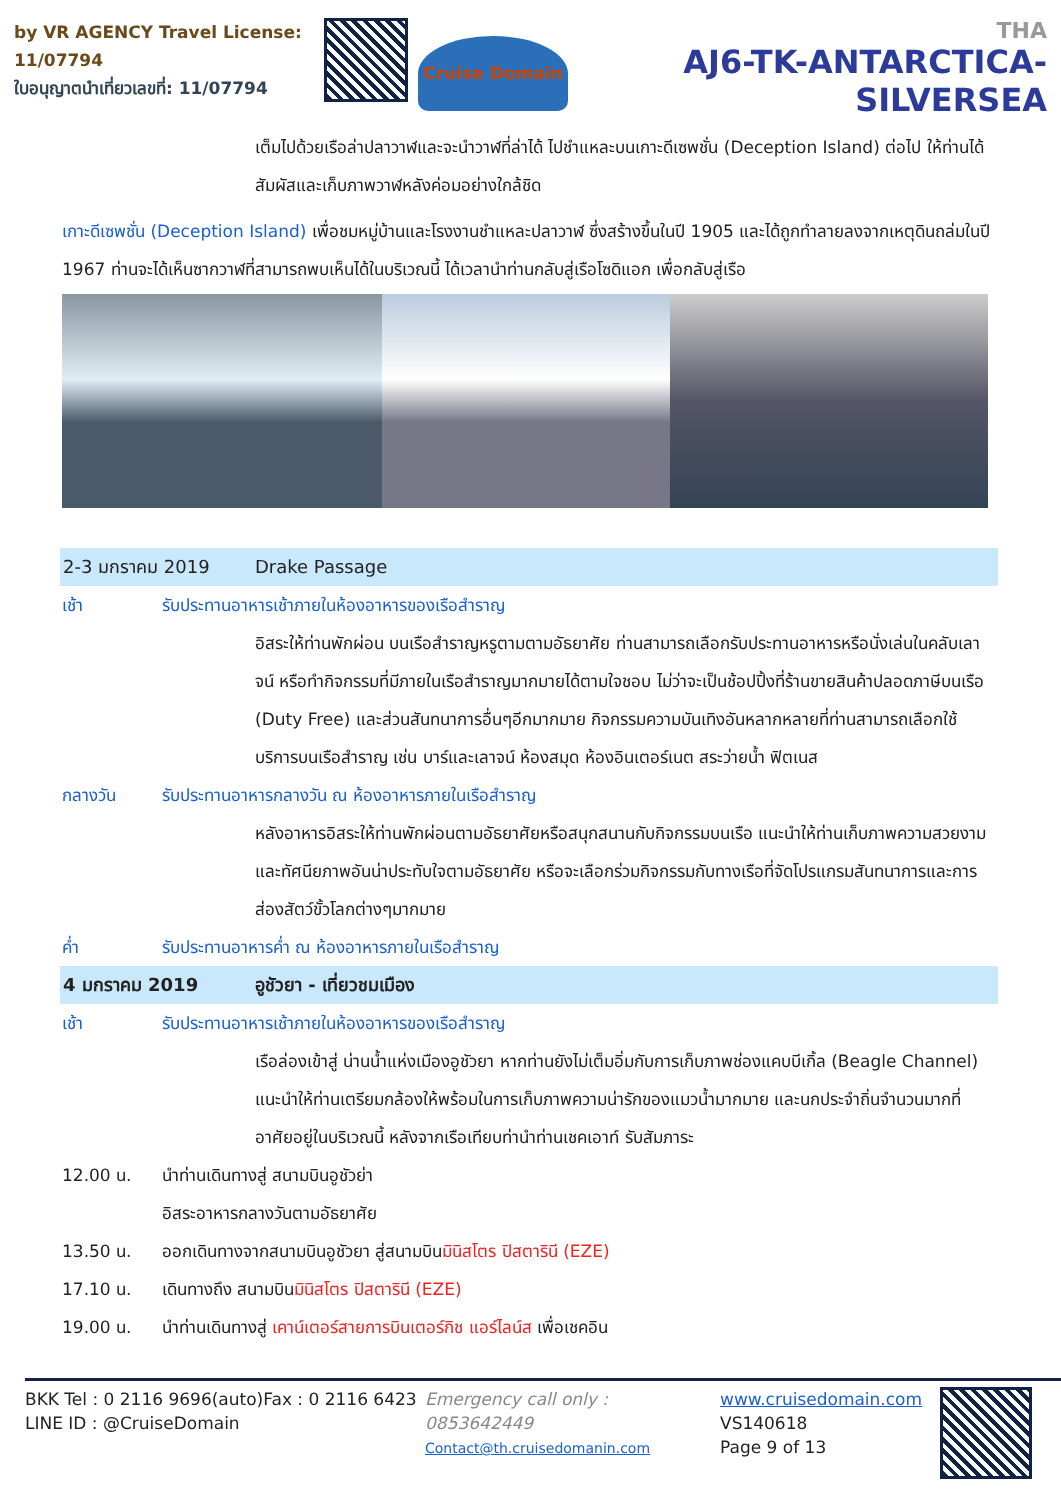by VR AGENCY Travel License: 11/07794
ใบอนุญาตนำเที่ยวเลขที่: 11/07794
Cruise Domain
THA
AJ6-TK-ANTARCTICA-SILVERSEA
เต็มไปด้วยเรือล่าปลาวาฬและจะนำวาฬที่ล่าได้ ไปชำแหละบนเกาะดีเซพชั่น (Deception Island) ต่อไป ให้ท่านได้สัมผัสและเก็บภาพวาฬหลังค่อมอย่างใกล้ชิด
เกาะดีเซพชั่น (Deception Island) เพื่อชมหมู่บ้านและโรงงานชำแหละปลาวาฬ ซึ่งสร้างขึ้นในปี 1905 และได้ถูกทำลายลงจากเหตุดินถล่มในปี 1967 ท่านจะได้เห็นซากวาฬที่สามารถพบเห็นได้ในบริเวณนี้ ได้เวลานำท่านกลับสู่เรือโซดิแอก เพื่อกลับสู่เรือ
2-3 มกราคม 2019 Drake Passage
เช้า รับประทานอาหารเช้าภายในห้องอาหารของเรือสำราญ
อิสระให้ท่านพักผ่อน บนเรือสำราญหรูตามตามอัธยาศัย ท่านสามารถเลือกรับประทานอาหารหรือนั่งเล่นในคลับเลาจน์ หรือทำกิจกรรมที่มีภายในเรือสำราญมากมายได้ตามใจชอบ ไม่ว่าจะเป็นช้อปปิ้งที่ร้านขายสินค้าปลอดภาษีบนเรือ (Duty Free) และส่วนสันทนาการอื่นๆอีกมากมาย กิจกรรมความบันเทิงอันหลากหลายที่ท่านสามารถเลือกใช้บริการบนเรือสำราญ เช่น บาร์และเลาจน์ ห้องสมุด ห้องอินเตอร์เนต สระว่ายน้ำ ฟิตเนส
กลางวัน รับประทานอาหารกลางวัน ณ ห้องอาหารภายในเรือสำราญ
หลังอาหารอิสระให้ท่านพักผ่อนตามอัธยาศัยหรือสนุกสนานกับกิจกรรมบนเรือ แนะนำให้ท่านเก็บภาพความสวยงามและทัศนียภาพอันน่าประทับใจตามอัธยาศัย หรือจะเลือกร่วมกิจกรรมกับทางเรือที่จัดโปรแกรมสันทนาการและการส่องสัตว์ขั้วโลกต่างๆมากมาย
ค่ำ รับประทานอาหารค่ำ ณ ห้องอาหารภายในเรือสำราญ
4 มกราคม 2019 อูชัวยา - เที่ยวชมเมือง
เช้า รับประทานอาหารเช้าภายในห้องอาหารของเรือสำราญ
เรือล่องเข้าสู่ น่านน้ำแห่งเมืองอูชัวยา หากท่านยังไม่เต็มอิ่มกับการเก็บภาพช่องแคบบีเกิ้ล (Beagle Channel) แนะนำให้ท่านเตรียมกล้องให้พร้อมในการเก็บภาพความน่ารักของแมวน้ำมากมาย และนกประจำถิ่นจำนวนมากที่อาศัยอยู่ในบริเวณนี้ หลังจากเรือเทียบท่านำท่านเชคเอาท์ รับสัมภาระ
12.00 น. นำท่านเดินทางสู่ สนามบินอูชัวย่า
อิสระอาหารกลางวันตามอัธยาศัย
13.50 น. ออกเดินทางจากสนามบินอูชัวยา สู่สนามบินมินิสโตร ปิสตารินี (EZE)
17.10 น. เดินทางถึง สนามบินมินิสโตร ปิสตารินี (EZE)
19.00 น. นำท่านเดินทางสู่ เคาน์เตอร์สายการบินเตอร์กิช แอร์ไลน์ส เพื่อเชคอิน
BKK Tel : 0 2116 9696(auto)Fax : 0 2116 6423
LINE ID : @CruiseDomain
Emergency call only : 0853642449
Contact@th.cruisedomanin.com
www.cruisedomain.com
VS140618
Page 9 of 13